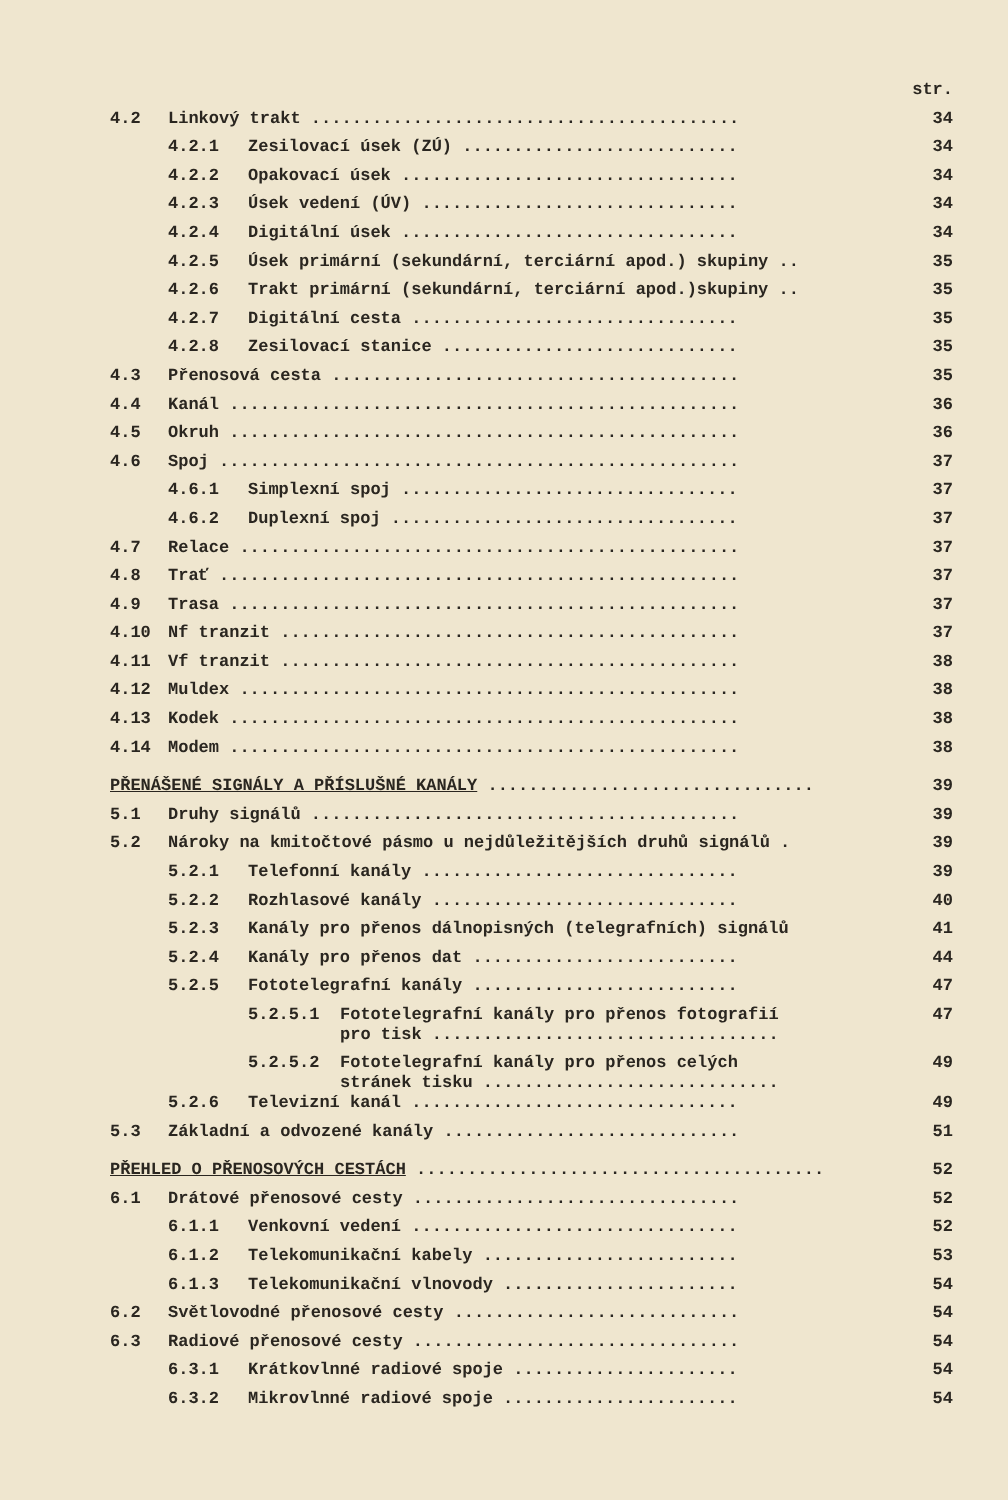str.
4.2 Linkový trakt .......................................... 34
4.2.1 Zesilovací úsek (ZÚ) ........................... 34
4.2.2 Opakovací úsek ................................. 34
4.2.3 Úsek vedení (ÚV) ............................... 34
4.2.4 Digitální úsek ................................. 34
4.2.5 Úsek primární (sekundární, terciární apod.) skupiny .. 35
4.2.6 Trakt primární (sekundární, terciární apod.)skupiny .. 35
4.2.7 Digitální cesta ................................ 35
4.2.8 Zesilovací stanice ............................. 35
4.3 Přenosová cesta ........................................ 35
4.4 Kanál .................................................. 36
4.5 Okruh .................................................. 36
4.6 Spoj ................................................... 37
4.6.1 Simplexní spoj ................................. 37
4.6.2 Duplexní spoj .................................. 37
4.7 Relace ................................................. 37
4.8 Trať ................................................... 37
4.9 Trasa .................................................. 37
4.10 Nf tranzit ............................................. 37
4.11 Vf tranzit ............................................. 38
4.12 Muldex ................................................. 38
4.13 Kodek .................................................. 38
4.14 Modem .................................................. 38
PŘENÁŠENÉ SIGNÁLY A PŘÍSLUŠNÉ KANÁLY ................................ 39
5.1 Druhy signálů .......................................... 39
5.2 Nároky na kmitočtové pásmo u nejdůležitějších druhů signálů . 39
5.2.1 Telefonní kanály ............................... 39
5.2.2 Rozhlasové kanály .............................. 40
5.2.3 Kanály pro přenos dálnopisných (telegrafních) signálů 41
5.2.4 Kanály pro přenos dat .......................... 44
5.2.5 Fototelegrafní kanály .......................... 47
5.2.5.1 Fototelegrafní kanály pro přenos fotografií
pro tisk .................................. 47
5.2.5.2 Fototelegrafní kanály pro přenos celých
stránek tisku ............................. 49
5.2.6 Televizní kanál ................................ 49
5.3 Základní a odvozené kanály ............................. 51
PŘEHLED O PŘENOSOVÝCH CESTÁCH ........................................ 52
6.1 Drátové přenosové cesty ................................ 52
6.1.1 Venkovní vedení ................................ 52
6.1.2 Telekomunikační kabely ......................... 53
6.1.3 Telekomunikační vlnovody ....................... 54
6.2 Světlovodné přenosové cesty ............................ 54
6.3 Radiové přenosové cesty ................................ 54
6.3.1 Krátkovlnné radiové spoje ...................... 54
6.3.2 Mikrovlnné radiové spoje ....................... 54